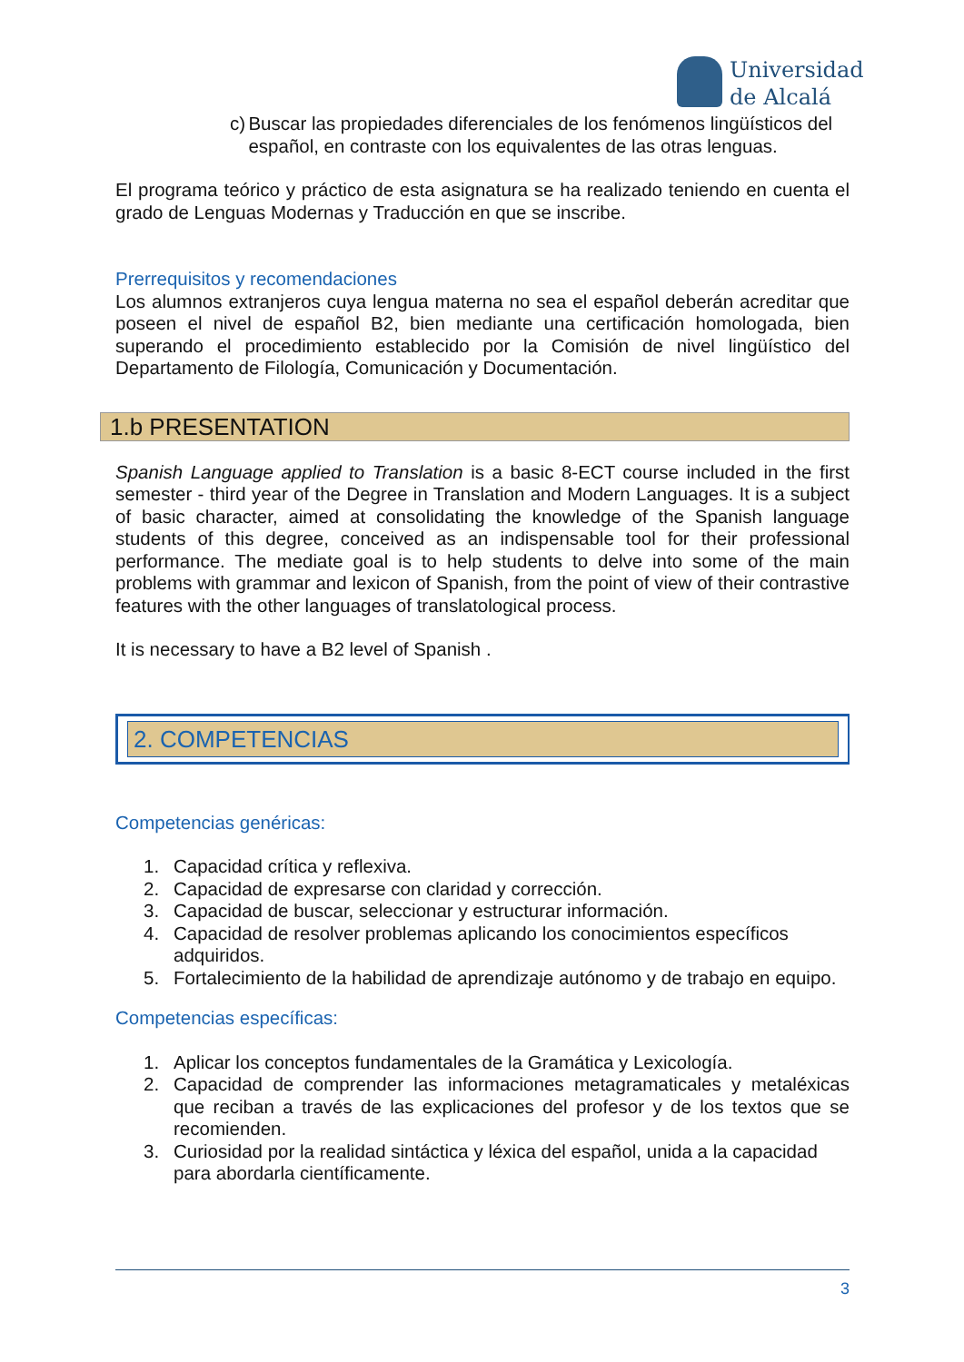Universidad
de Alcalá
c) Buscar las propiedades diferenciales de los fenómenos lingüísticos del español, en contraste con los equivalentes de las otras lenguas.
El programa teórico y práctico de esta asignatura se ha realizado teniendo en cuenta el grado de Lenguas Modernas y Traducción en que se inscribe.
Prerrequisitos y recomendaciones
Los alumnos extranjeros cuya lengua materna no sea el español deberán acreditar que poseen el nivel de español B2, bien mediante una certificación homologada, bien superando el procedimiento establecido por la Comisión de nivel lingüístico del Departamento de Filología, Comunicación y Documentación.
1.b PRESENTATION
Spanish Language applied to Translation is a basic 8-ECT course included in the first semester - third year of the Degree in Translation and Modern Languages. It is a subject of basic character, aimed at consolidating the knowledge of the Spanish language students of this degree, conceived as an indispensable tool for their professional performance. The mediate goal is to help students to delve into some of the main problems with grammar and lexicon of Spanish, from the point of view of their contrastive features with the other languages of translatological process.
It is necessary to have a B2 level of Spanish .
2. COMPETENCIAS
Competencias genéricas:
1. Capacidad crítica y reflexiva.
2. Capacidad de expresarse con claridad y corrección.
3. Capacidad de buscar, seleccionar y estructurar información.
4. Capacidad de resolver problemas aplicando los conocimientos específicos adquiridos.
5. Fortalecimiento de la habilidad de aprendizaje autónomo y de trabajo en equipo.
Competencias específicas:
1. Aplicar los conceptos fundamentales de la Gramática y Lexicología.
2. Capacidad de comprender las informaciones metagramaticales y metaléxicas que reciban a través de las explicaciones del profesor y de los textos que se recomienden.
3. Curiosidad por la realidad sintáctica y léxica del español, unida a la capacidad para abordarla científicamente.
3